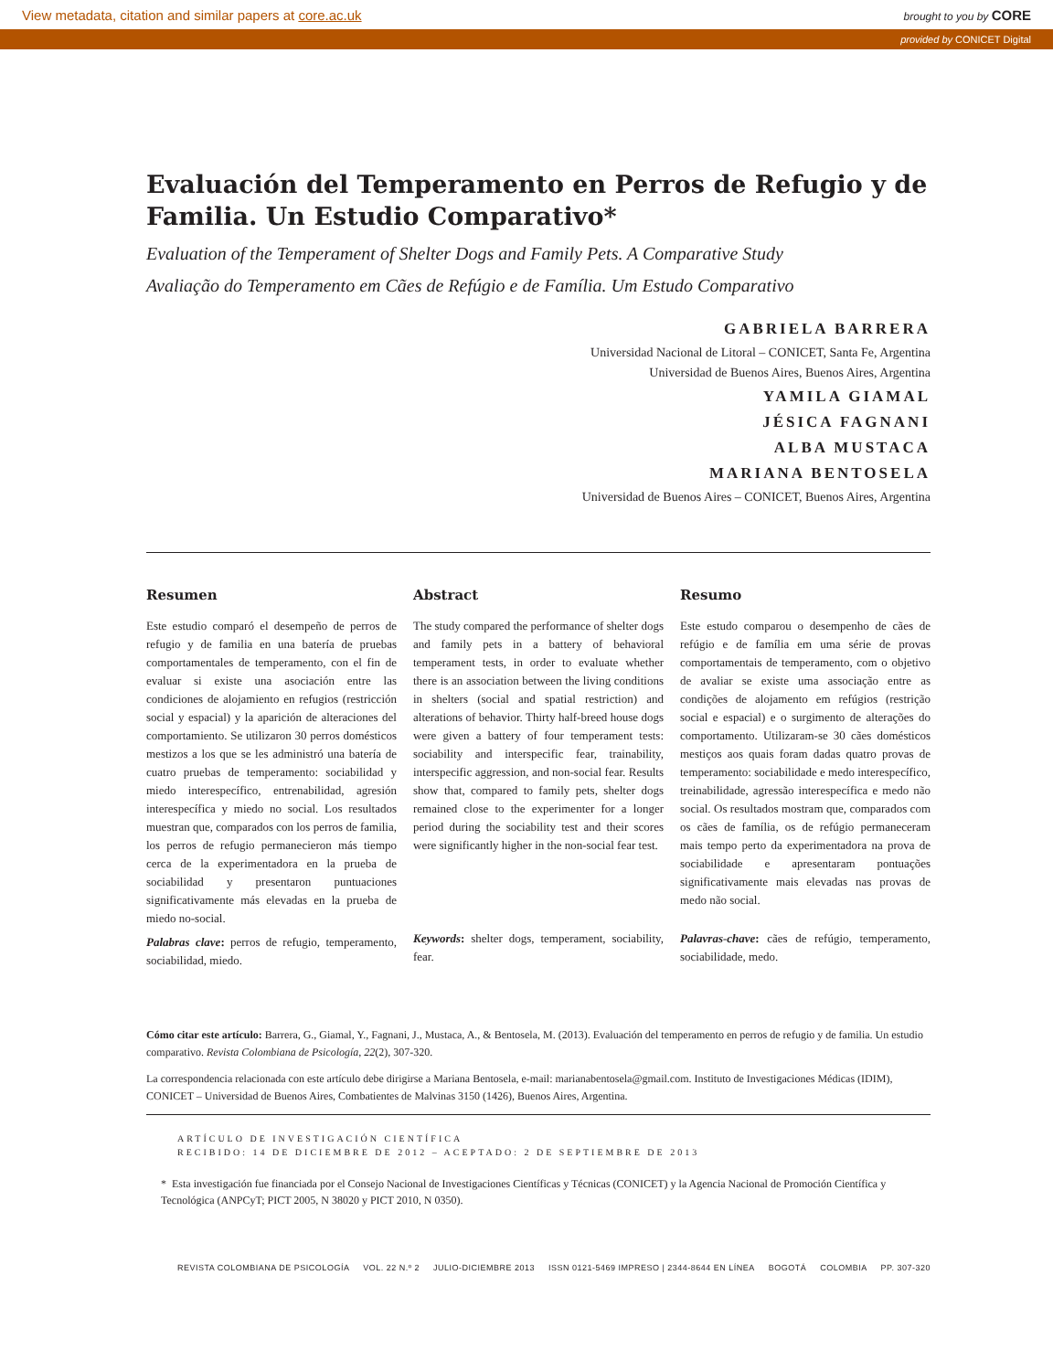View metadata, citation and similar papers at core.ac.uk brought to you by CORE
provided by CONICET Digital
Evaluación del Temperamento en Perros de Refugio y de Familia. Un Estudio Comparativo*
Evaluation of the Temperament of Shelter Dogs and Family Pets. A Comparative Study
Avaliação do Temperamento em Cães de Refúgio e de Família. Um Estudo Comparativo
GABRIELA BARRERA
Universidad Nacional de Litoral – CONICET, Santa Fe, Argentina
Universidad de Buenos Aires, Buenos Aires, Argentina
YAMILA GIAMAL
JÉSICA FAGNANI
ALBA MUSTACA
MARIANA BENTOSELA
Universidad de Buenos Aires – CONICET, Buenos Aires, Argentina
Resumen
Este estudio comparó el desempeño de perros de refugio y de familia en una batería de pruebas comportamentales de temperamento, con el fin de evaluar si existe una asociación entre las condiciones de alojamiento en refugios (restricción social y espacial) y la aparición de alteraciones del comportamiento. Se utilizaron 30 perros domésticos mestizos a los que se les administró una batería de cuatro pruebas de temperamento: sociabilidad y miedo interespecífico, entrenabilidad, agresión interespecífica y miedo no social. Los resultados muestran que, comparados con los perros de familia, los perros de refugio permanecieron más tiempo cerca de la experimentadora en la prueba de sociabilidad y presentaron puntuaciones significativamente más elevadas en la prueba de miedo no-social.
Palabras clave: perros de refugio, temperamento, sociabilidad, miedo.
Abstract
The study compared the performance of shelter dogs and family pets in a battery of behavioral temperament tests, in order to evaluate whether there is an association between the living conditions in shelters (social and spatial restriction) and alterations of behavior. Thirty half-breed house dogs were given a battery of four temperament tests: sociability and interspecific fear, trainability, interspecific aggression, and non-social fear. Results show that, compared to family pets, shelter dogs remained close to the experimenter for a longer period during the sociability test and their scores were significantly higher in the non-social fear test.
Keywords: shelter dogs, temperament, sociability, fear.
Resumo
Este estudo comparou o desempenho de cães de refúgio e de família em uma série de provas comportamentais de temperamento, com o objetivo de avaliar se existe uma associação entre as condições de alojamento em refúgios (restrição social e espacial) e o surgimento de alterações do comportamento. Utilizaram-se 30 cães domésticos mestiços aos quais foram dadas quatro provas de temperamento: sociabilidade e medo interespecífico, treinabilidade, agressão interespecífica e medo não social. Os resultados mostram que, comparados com os cães de família, os de refúgio permaneceram mais tempo perto da experimentadora na prova de sociabilidade e apresentaram pontuações significativamente mais elevadas nas provas de medo não social.
Palavras-chave: cães de refúgio, temperamento, sociabilidade, medo.
Cómo citar este artículo: Barrera, G., Giamal, Y., Fagnani, J., Mustaca, A., & Bentosela, M. (2013). Evaluación del temperamento en perros de refugio y de familia. Un estudio comparativo. Revista Colombiana de Psicología, 22(2), 307-320.
La correspondencia relacionada con este artículo debe dirigirse a Mariana Bentosela, e-mail: marianabentosela@gmail.com. Instituto de Investigaciones Médicas (IDIM), CONICET – Universidad de Buenos Aires, Combatientes de Malvinas 3150 (1426), Buenos Aires, Argentina.
ARTÍCULO DE INVESTIGACIÓN CIENTÍFICA
RECIBIDO: 14 DE DICIEMBRE DE 2012 – ACEPTADO: 2 DE SEPTIEMBRE DE 2013
* Esta investigación fue financiada por el Consejo Nacional de Investigaciones Científicas y Técnicas (CONICET) y la Agencia Nacional de Promoción Científica y Tecnológica (ANPCyT; PICT 2005, N 38020 y PICT 2010, N 0350).
REVISTA COLOMBIANA DE PSICOLOGÍA VOL. 22 N.º 2 JULIO-DICIEMBRE 2013 ISSN 0121-5469 IMPRESO | 2344-8644 EN LÍNEA BOGOTÁ COLOMBIA PP. 307-320